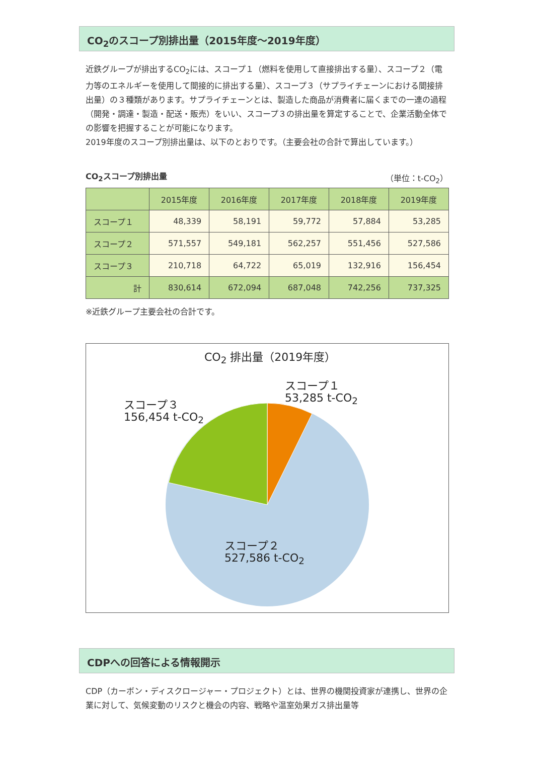CO<sub>2</sub>のスコープ別排出量（2015年度～2019年度）
近鉄グループが排出するCO<sub>2</sub>には、スコープ１（燃料を使用して直接排出する量）、スコープ２（電力等のエネルギーを使用して間接的に排出する量）、スコープ３（サプライチェーンにおける間接排出量）の３種類があります。サプライチェーンとは、製造した商品が消費者に届くまでの一連の過程（開発・調達・製造・配送・販売）をいい、スコープ３の排出量を算定することで、企業活動全体での影響を把握することが可能になります。
2019年度のスコープ別排出量は、以下のとおりです。（主要会社の合計で算出しています。）
CO<sub>2</sub>スコープ別排出量 （単位：t-CO<sub>2</sub>）
| | 2015年度 | 2016年度 | 2017年度 | 2018年度 | 2019年度 |
| --- | --- | --- | --- | --- | --- |
| スコープ１ | 48,339 | 58,191 | 59,772 | 57,884 | 53,285 |
| スコープ２ | 571,557 | 549,181 | 562,257 | 551,456 | 527,586 |
| スコープ３ | 210,718 | 64,722 | 65,019 | 132,916 | 156,454 |
| 計 | 830,614 | 672,094 | 687,048 | 742,256 | 737,325 |
※近鉄グループ主要会社の合計です。
CO<sub>2</sub> 排出量（2019年度）
スコープ１
53,285 t-CO<sub>2</sub>
スコープ３
156,454 t-CO<sub>2</sub>
スコープ２
527,586 t-CO<sub>2</sub>
CDPへの回答による情報開示
CDP（カーボン・ディスクロージャー・プロジェクト）とは、世界の機関投資家が連携し、世界の企業に対して、気候変動のリスクと機会の内容、戦略や温室効果ガス排出量等